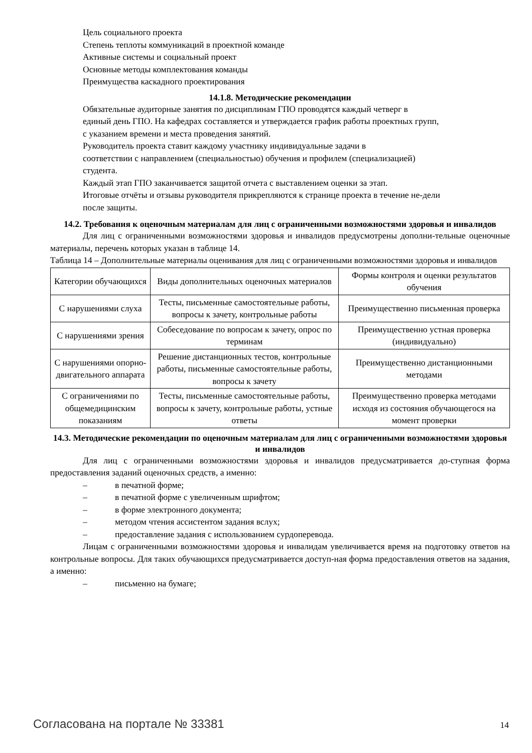Цель социального проекта
Степень теплоты коммуникаций в проектной команде
Активные системы и социальный проект
Основные методы комплектования команды
Преимущества каскадного проектирования
14.1.8. Методические рекомендации
Обязательные аудиторные занятия по дисциплинам ГПО проводятся каждый четверг в
единый день ГПО. На кафедрах составляется и утверждается график работы проектных групп,
с указанием времени и места проведения занятий.
Руководитель проекта ставит каждому участнику индивидуальные задачи в
соответствии с направлением (специальностью) обучения и профилем (специализацией)
студента.
Каждый этап ГПО заканчивается защитой отчета с выставлением оценки за этап.
Итоговые отчёты и отзывы руководителя прикрепляются к странице проекта в течение не-дели
после защиты.
14.2. Требования к оценочным материалам для лиц с ограниченными возможностями здоровья и инвалидов
Для лиц с ограниченными возможностями здоровья и инвалидов предусмотрены дополни-тельные оценочные материалы, перечень которых указан в таблице 14.
Таблица 14 – Дополнительные материалы оценивания для лиц с ограниченными возможностями здоровья и инвалидов
| Категории обучающихся | Виды дополнительных оценочных материалов | Формы контроля и оценки результатов обучения |
| С нарушениями слуха | Тесты, письменные самостоятельные работы, вопросы к зачету, контрольные работы | Преимущественно письменная проверка |
| С нарушениями зрения | Собеседование по вопросам к зачету, опрос по терминам | Преимущественно устная проверка (индивидуально) |
| С нарушениями опорно-двигательного аппарата | Решение дистанционных тестов, контрольные работы, письменные самостоятельные работы, вопросы к зачету | Преимущественно дистанционными методами |
| С ограничениями по общемедицинским показаниям | Тесты, письменные самостоятельные работы, вопросы к зачету, контрольные работы, устные ответы | Преимущественно проверка методами исходя из состояния обучающегося на момент проверки |
14.3. Методические рекомендации по оценочным материалам для лиц с ограниченными возможностями здоровья и инвалидов
Для лиц с ограниченными возможностями здоровья и инвалидов предусматривается до-ступная форма предоставления заданий оценочных средств, а именно:
– в печатной форме;
– в печатной форме с увеличенным шрифтом;
– в форме электронного документа;
– методом чтения ассистентом задания вслух;
– предоставление задания с использованием сурдоперевода.
Лицам с ограниченными возможностями здоровья и инвалидам увеличивается время на подготовку ответов на контрольные вопросы. Для таких обучающихся предусматривается доступ-ная форма предоставления ответов на задания, а именно:
– письменно на бумаге;
Согласована на портале № 33381 14